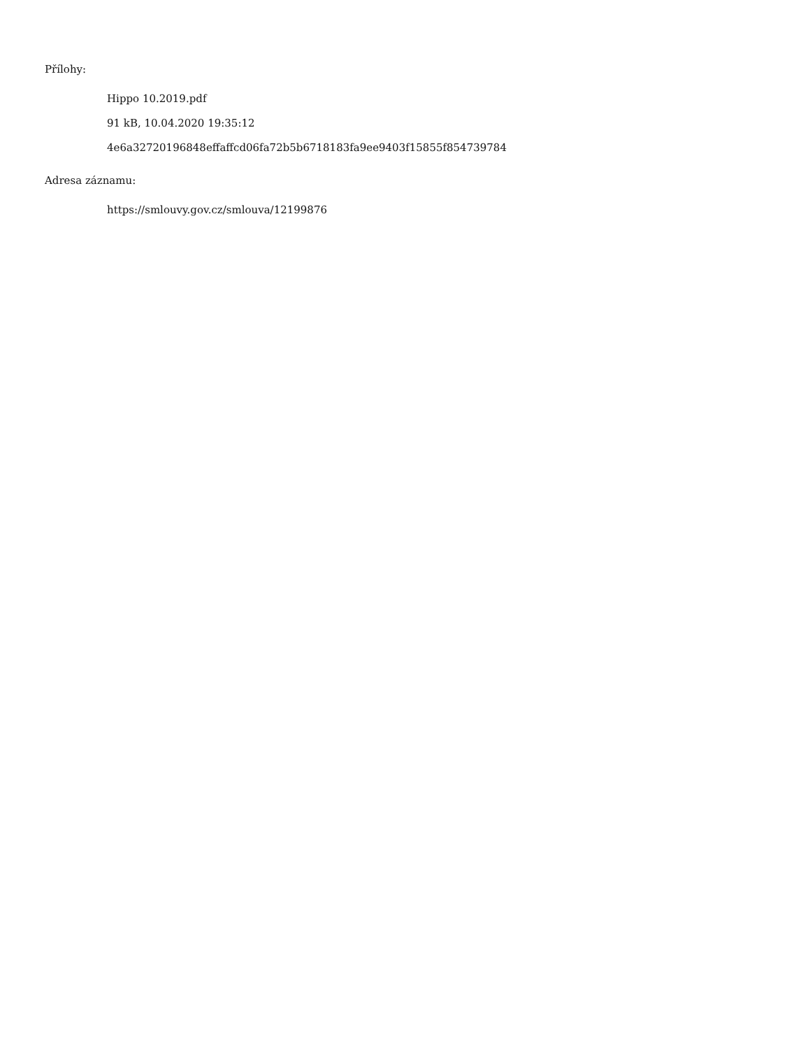Přílohy:
Hippo 10.2019.pdf
91 kB, 10.04.2020 19:35:12
4e6a32720196848effaffcd06fa72b5b6718183fa9ee9403f15855f854739784
Adresa záznamu:
https://smlouvy.gov.cz/smlouva/12199876